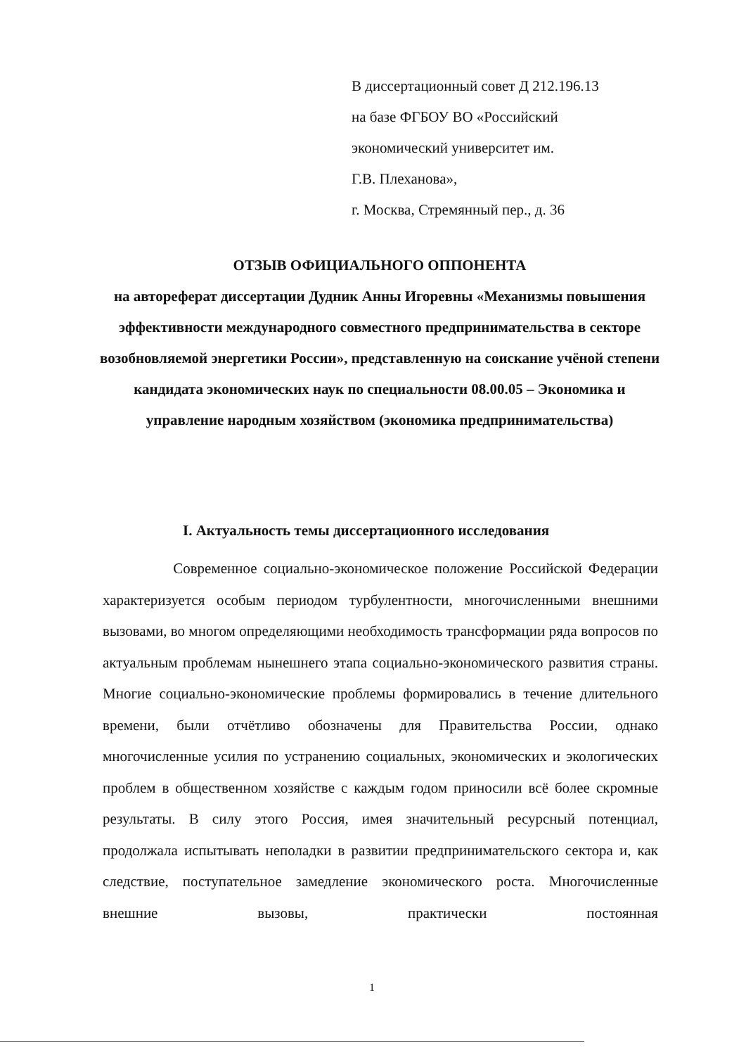В диссертационный совет Д 212.196.13
на базе ФГБОУ ВО «Российский
экономический университет им.
Г.В. Плеханова»,
г. Москва, Стремянный пер., д. 36
ОТЗЫВ ОФИЦИАЛЬНОГО ОППОНЕНТА
на автореферат диссертации Дудник Анны Игоревны «Механизмы повышения эффективности международного совместного предпринимательства в секторе возобновляемой энергетики России», представленную на соискание учёной степени кандидата экономических наук по специальности 08.00.05 – Экономика и управление народным хозяйством (экономика предпринимательства)
I. Актуальность темы диссертационного исследования
Современное социально-экономическое положение Российской Федерации характеризуется особым периодом турбулентности, многочисленными внешними вызовами, во многом определяющими необходимость трансформации ряда вопросов по актуальным проблемам нынешнего этапа социально-экономического развития страны. Многие социально-экономические проблемы формировались в течение длительного времени, были отчётливо обозначены для Правительства России, однако многочисленные усилия по устранению социальных, экономических и экологических проблем в общественном хозяйстве с каждым годом приносили всё более скромные результаты. В силу этого Россия, имея значительный ресурсный потенциал, продолжала испытывать неполадки в развитии предпринимательского сектора и, как следствие, поступательное замедление экономического роста. Многочисленные внешние вызовы, практически постоянная
1